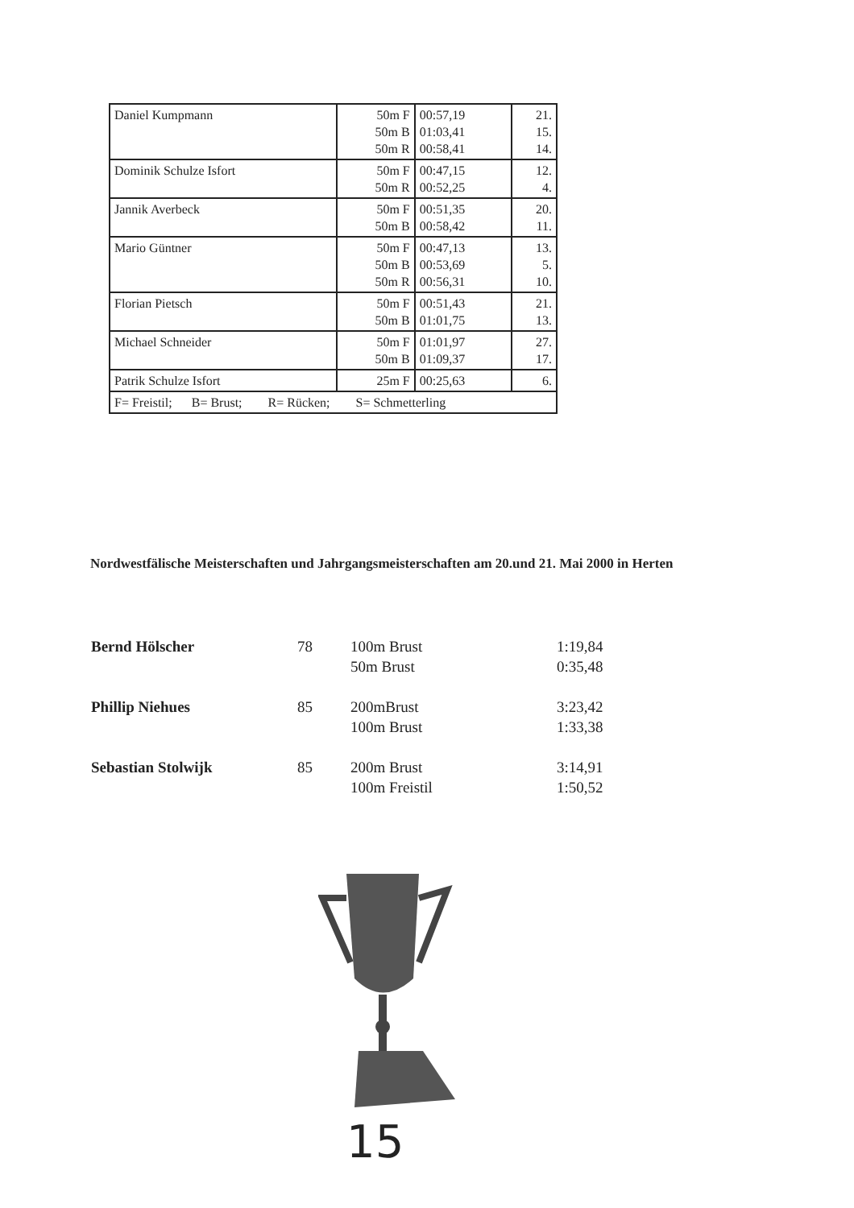| Daniel Kumpmann | 50m F 50m B 50m R | 00:57,19 01:03,41 00:58,41 | 21. 15. 14. |
| Dominik Schulze Isfort | 50m F 50m R | 00:47,15 00:52,25 | 12. 4. |
| Jannik Averbeck | 50m F 50m B | 00:51,35 00:58,42 | 20. 11. |
| Mario Güntner | 50m F 50m B 50m R | 00:47,13 00:53,69 00:56,31 | 13. 5. 10. |
| Florian Pietsch | 50m F 50m B | 00:51,43 01:01,75 | 21. 13. |
| Michael Schneider | 50m F 50m B | 01:01,97 01:09,37 | 27. 17. |
| Patrik Schulze Isfort | 25m F | 00:25,63 | 6. |
| F= Freistil; B= Brust; R= Rücken; S= Schmetterling | | | |
Nordwestfälische Meisterschaften und Jahrgangsmeisterschaften am 20.und 21. Mai 2000 in Herten
| Bernd Hölscher | 78 | 100m Brust 50m Brust | 1:19,84 0:35,48 |
| Phillip Niehues | 85 | 200mBrust 100m Brust | 3:23,42 1:33,38 |
| Sebastian Stolwijk | 85 | 200m Brust 100m Freistil | 3:14,91 1:50,52 |
15